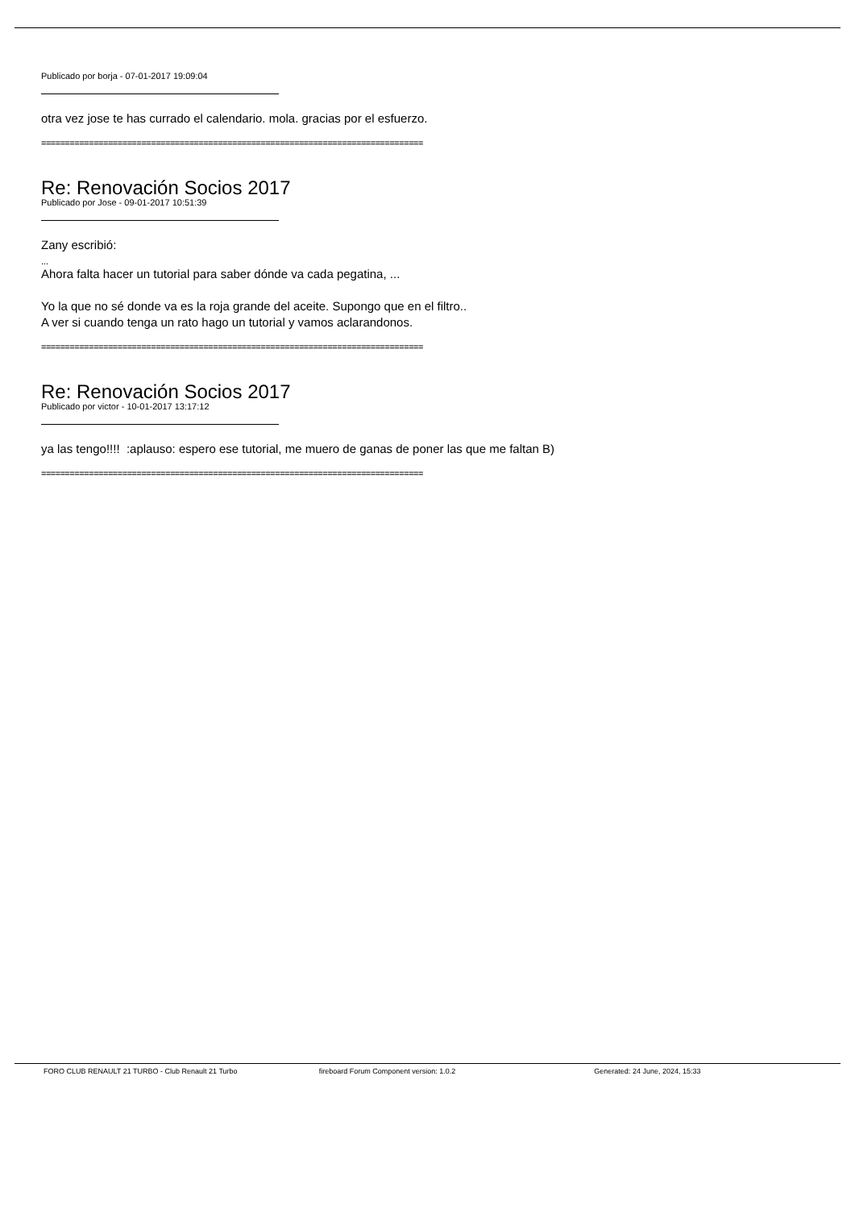Publicado por borja - 07-01-2017 19:09:04
otra vez jose te has currado el calendario. mola. gracias por el esfuerzo.
================================================================================
Re: Renovación Socios 2017
Publicado por Jose - 09-01-2017 10:51:39
Zany escribió:
...
Ahora falta hacer un tutorial para saber dónde va cada pegatina, ...
Yo la que no sé donde va es la roja grande del aceite. Supongo que en el filtro..
A ver si cuando tenga un rato hago un tutorial y vamos aclarandonos.
================================================================================
Re: Renovación Socios 2017
Publicado por victor - 10-01-2017 13:17:12
ya las tengo!!!! :aplauso: espero ese tutorial, me muero de ganas de poner las que me faltan B)
================================================================================
FORO CLUB RENAULT 21 TURBO - Club Renault 21 Turbo fireboard Forum Component version: 1.0.2 Generated: 24 June, 2024, 15:33